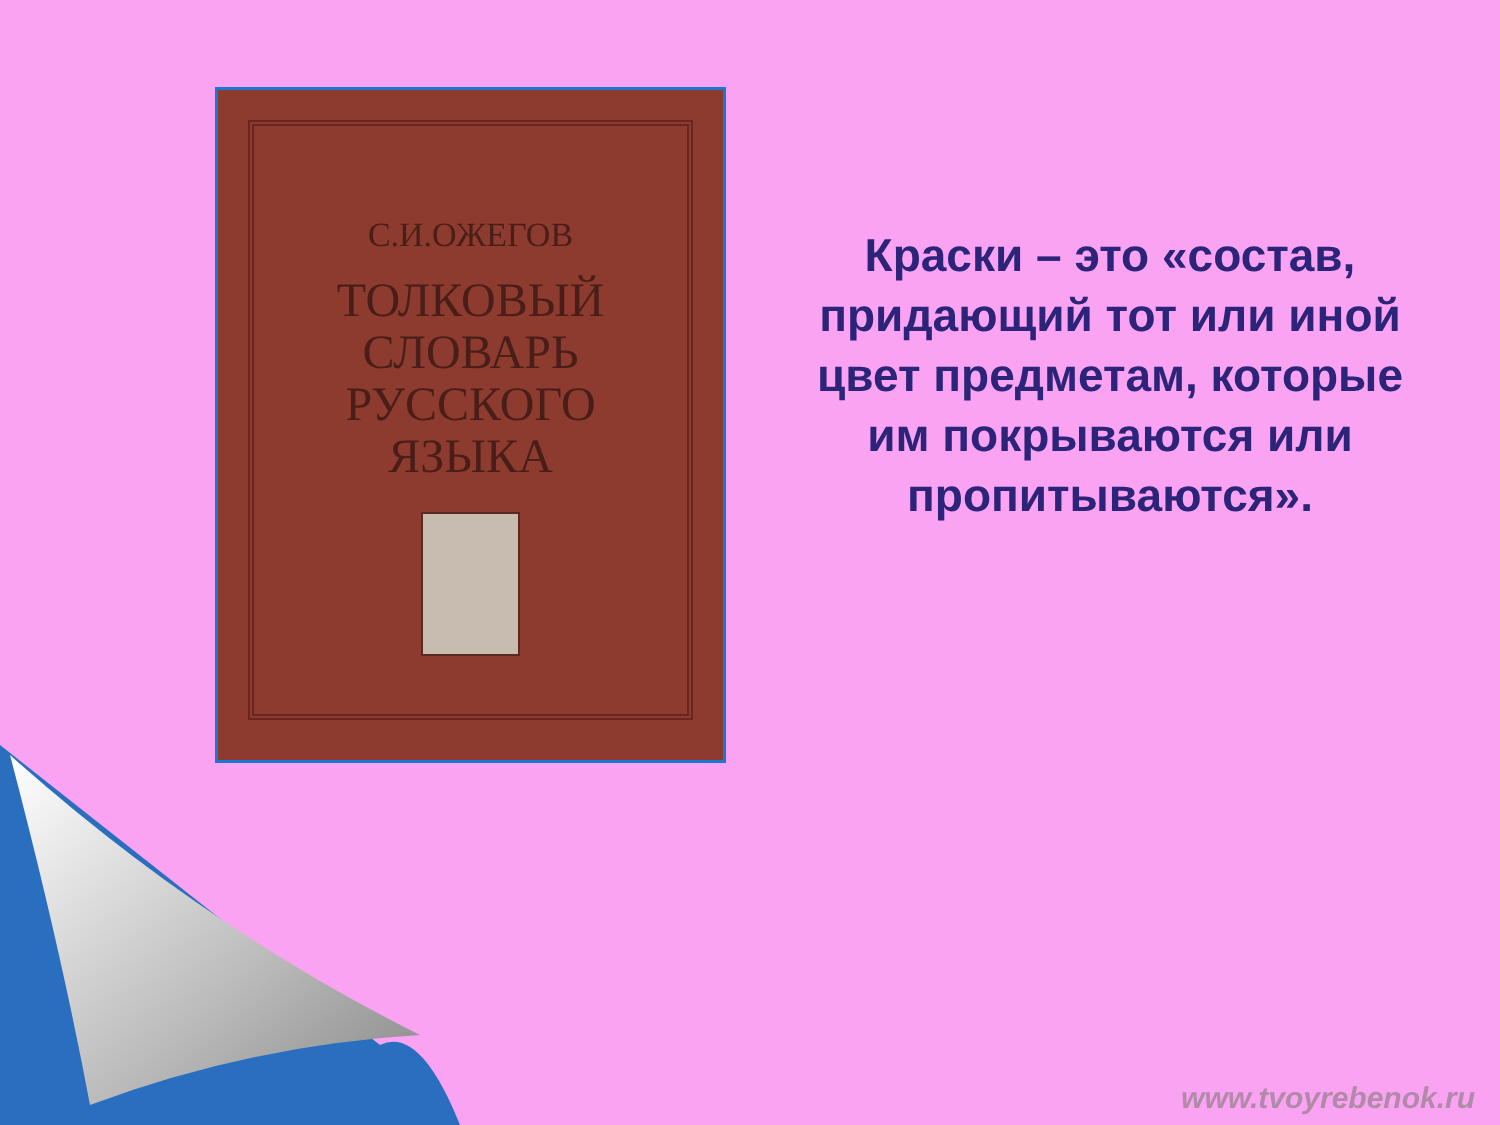С.И.ОЖЕГОВ
ТОЛКОВЫЙ
СЛОВАРЬ
РУССКОГО
ЯЗЫКА
Краски – это «состав, придающий тот или иной цвет предметам, которые им покрываются или пропитываются».
www.tvoyrebenok.ru